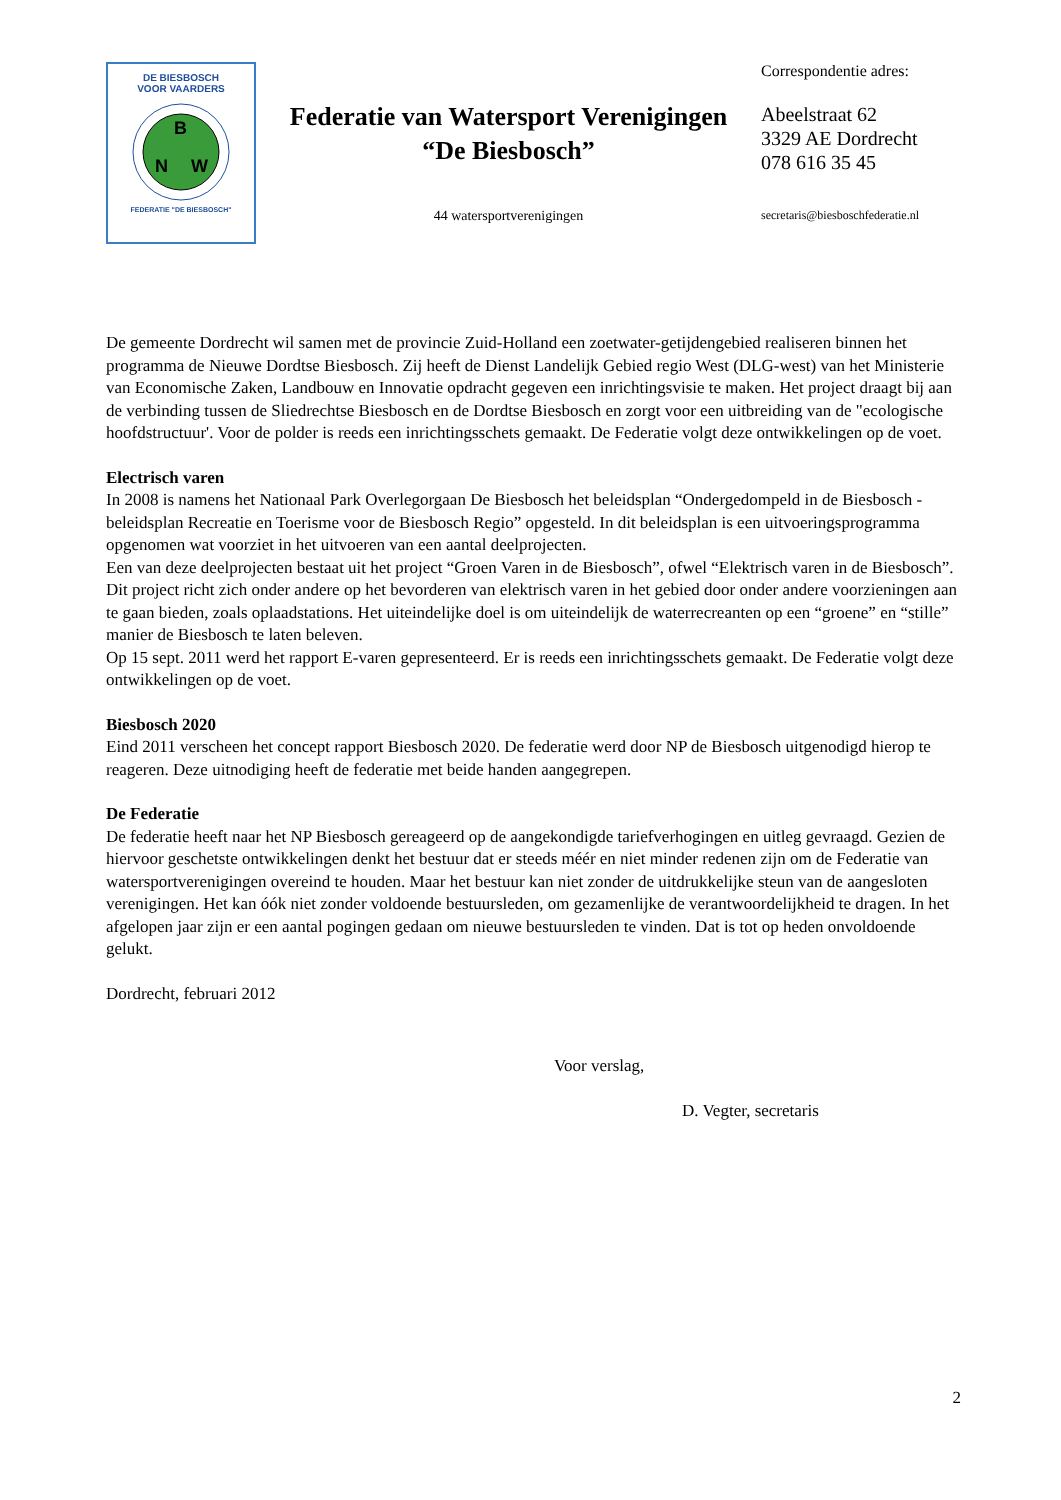DE BIESBOSCH
VOOR VAARDERS
B
N
W
FEDERATIE "DE BIESBOSCH"
Federatie van Watersport Verenigingen
“De Biesbosch”
44 watersportverenigingen
Correspondentie adres:
Abeelstraat 62
3329 AE Dordrecht
078 616 35 45
secretaris@biesboschfederatie.nl
De gemeente Dordrecht wil samen met de provincie Zuid-Holland een zoetwater-getijdengebied realiseren binnen het programma de Nieuwe Dordtse Biesbosch. Zij heeft de Dienst Landelijk Gebied regio West (DLG-west) van het Ministerie van Economische Zaken, Landbouw en Innovatie opdracht gegeven een inrichtingsvisie te maken. Het project draagt bij aan de verbinding tussen de Sliedrechtse Biesbosch en de Dordtse Biesbosch en zorgt voor een uitbreiding van de "ecologische hoofdstructuur'. Voor de polder is reeds een inrichtingsschets gemaakt. De Federatie volgt deze ontwikkelingen op de voet.
Electrisch varen
In 2008 is namens het Nationaal Park Overlegorgaan De Biesbosch het beleidsplan “Ondergedompeld in de Biesbosch - beleidsplan Recreatie en Toerisme voor de Biesbosch Regio” opgesteld. In dit beleidsplan is een uitvoeringsprogramma opgenomen wat voorziet in het uitvoeren van een aantal deelprojecten.
Een van deze deelprojecten bestaat uit het project “Groen Varen in de Biesbosch”, ofwel “Elektrisch varen in de Biesbosch”. Dit project richt zich onder andere op het bevorderen van elektrisch varen in het gebied door onder andere voorzieningen aan te gaan bieden, zoals oplaadstations. Het uiteindelijke doel is om uiteindelijk de waterrecreanten op een “groene” en “stille” manier de Biesbosch te laten beleven.
Op 15 sept. 2011 werd het rapport E-varen gepresenteerd. Er is reeds een inrichtingsschets gemaakt. De Federatie volgt deze ontwikkelingen op de voet.
Biesbosch 2020
Eind 2011 verscheen het concept rapport Biesbosch 2020. De federatie werd door NP de Biesbosch uitgenodigd hierop te reageren. Deze uitnodiging heeft de federatie met beide handen aangegrepen.
De Federatie
De federatie heeft naar het NP Biesbosch gereageerd op de aangekondigde tariefverhogingen en uitleg gevraagd. Gezien de hiervoor geschetste ontwikkelingen denkt het bestuur dat er steeds méér en niet minder redenen zijn om de Federatie van watersportverenigingen overeind te houden. Maar het bestuur kan niet zonder de uitdrukkelijke steun van de aangesloten verenigingen. Het kan óók niet zonder voldoende bestuursleden, om gezamenlijke de verantwoordelijkheid te dragen. In het afgelopen jaar zijn er een aantal pogingen gedaan om nieuwe bestuursleden te vinden. Dat is tot op heden onvoldoende gelukt.
Dordrecht, februari 2012
Voor verslag,
D. Vegter, secretaris
2